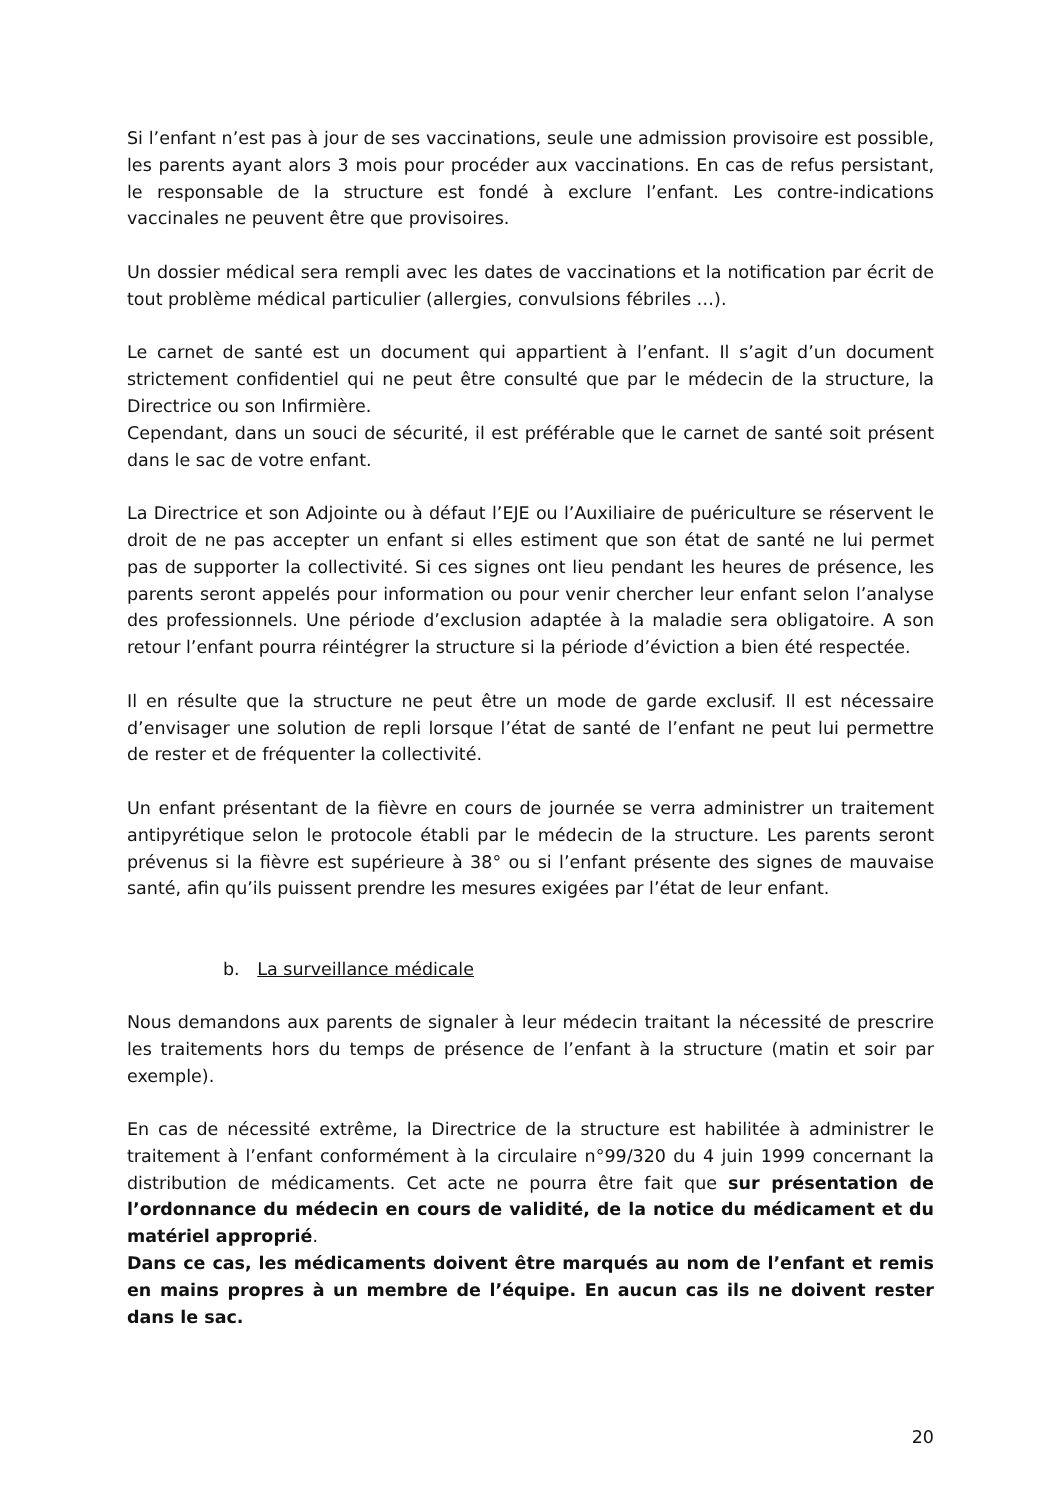Si l’enfant n’est pas à jour de ses vaccinations, seule une admission provisoire est possible, les parents ayant alors 3 mois pour procéder aux vaccinations. En cas de refus persistant, le responsable de la structure est fondé à exclure l’enfant. Les contre-indications vaccinales ne peuvent être que provisoires.
Un dossier médical sera rempli avec les dates de vaccinations et la notification par écrit de tout problème médical particulier (allergies, convulsions fébriles …).
Le carnet de santé est un document qui appartient à l’enfant. Il s’agit d’un document strictement confidentiel qui ne peut être consulté que par le médecin de la structure, la Directrice ou son Infirmière.
Cependant, dans un souci de sécurité, il est préférable que le carnet de santé soit présent dans le sac de votre enfant.
La Directrice et son Adjointe ou à défaut l’EJE ou l’Auxiliaire de puériculture se réservent le droit de ne pas accepter un enfant si elles estiment que son état de santé ne lui permet pas de supporter la collectivité. Si ces signes ont lieu pendant les heures de présence, les parents seront appelés pour information ou pour venir chercher leur enfant selon l’analyse des professionnels. Une période d’exclusion adaptée à la maladie sera obligatoire. A son retour l’enfant pourra réintégrer la structure si la période d’éviction a bien été respectée.
Il en résulte que la structure ne peut être un mode de garde exclusif. Il est nécessaire d’envisager une solution de repli lorsque l’état de santé de l’enfant ne peut lui permettre de rester et de fréquenter la collectivité.
Un enfant présentant de la fièvre en cours de journée se verra administrer un traitement antipyrétique selon le protocole établi par le médecin de la structure. Les parents seront prévenus si la fièvre est supérieure à 38° ou si l’enfant présente des signes de mauvaise santé, afin qu’ils puissent prendre les mesures exigées par l’état de leur enfant.
b. La surveillance médicale
Nous demandons aux parents de signaler à leur médecin traitant la nécessité de prescrire les traitements hors du temps de présence de l’enfant à la structure (matin et soir par exemple).
En cas de nécessité extrême, la Directrice de la structure est habilitée à administrer le traitement à l’enfant conformément à la circulaire n°99/320 du 4 juin 1999 concernant la distribution de médicaments. Cet acte ne pourra être fait que sur présentation de l’ordonnance du médecin en cours de validité, de la notice du médicament et du matériel approprié.
Dans ce cas, les médicaments doivent être marqués au nom de l’enfant et remis en mains propres à un membre de l’équipe. En aucun cas ils ne doivent rester dans le sac.
20